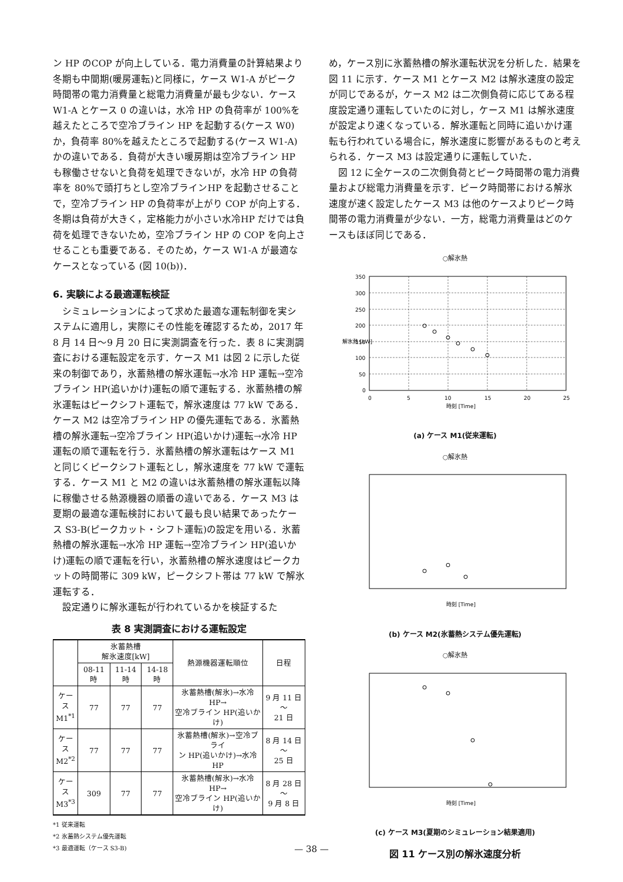ン HP のCOP が向上している．電力消費量の計算結果より冬期も中間期(暖房運転)と同様に，ケース W1-A がピーク時間帯の電力消費量と総電力消費量が最も少ない．ケース W1-A とケース 0 の違いは，水冷 HP の負荷率が 100%を越えたところで空冷ブライン HP を起動する(ケース W0)か，負荷率 80%を越えたところで起動する(ケース W1-A)かの違いである．負荷が大きい暖房期は空冷ブライン HP も稼働させないと負荷を処理できないが，水冷 HP の負荷率を 80%で頭打ちとし空冷ブラインHP を起動させることで，空冷ブライン HP の負荷率が上がり COP が向上する．冬期は負荷が大きく，定格能力が小さい水冷HP だけでは負荷を処理できないため，空冷ブライン HP の COP を向上させることも重要である．そのため，ケース W1-A が最適なケースとなっている (図 10(b))．
6. 実験による最適運転検証
シミュレーションによって求めた最適な運転制御を実システムに適用し，実際にその性能を確認するため，2017 年 8 月 14 日～9 月 20 日に実測調査を行った．表 8 に実測調査における運転設定を示す．ケース M1 は図 2 に示した従来の制御であり，氷蓄熱槽の解氷運転→水冷 HP 運転→空冷ブライン HP(追いかけ)運転の順で運転する．氷蓄熱槽の解氷運転はピークシフト運転で，解氷速度は 77 kW である．ケース M2 は空冷ブライン HP の優先運転である．氷蓄熱槽の解氷運転→空冷ブライン HP(追いかけ)運転→水冷 HP 運転の順で運転を行う．氷蓄熱槽の解氷運転はケース M1 と同じくピークシフト運転とし，解氷速度を 77 kW で運転する．ケース M1 と M2 の違いは氷蓄熱槽の解氷運転以降に稼働させる熱源機器の順番の違いである．ケース M3 は夏期の最適な運転検討において最も良い結果であったケース S3-B(ピークカット・シフト運転)の設定を用いる．氷蓄熱槽の解氷運転→水冷 HP 運転→空冷ブライン HP(追いかけ)運転の順で運転を行い，氷蓄熱槽の解氷速度はピークカットの時間帯に 309 kW，ピークシフト帯は 77 kW で解氷運転する．
設定通りに解氷運転が行われているかを検証するた
表 8 実測調査における運転設定
| | 氷蓄熱槽 解氷速度[kW] | | | 熱源機器運転順位 | 日程 |
| --- | --- | --- | --- | --- | --- |
| | 08-11 時 | 11-14 時 | 14-18 時 | | |
| ケース M1<sup>*1</sup> | 77 | 77 | 77 | 氷蓄熱槽(解氷)→水冷 HP→ 空冷ブライン HP(追いかけ) | 9 月 11 日～ 21 日 |
| ケース M2<sup>*2</sup> | 77 | 77 | 77 | 氷蓄熱槽(解氷)→空冷ブライ ン HP(追いかけ)→水冷 HP | 8 月 14 日～ 25 日 |
| ケース M3<sup>*3</sup> | 309 | 77 | 77 | 氷蓄熱槽(解氷)→水冷 HP→ 空冷ブライン HP(追いかけ) | 8 月 28 日～ 9 月 8 日 |
*1 従来運転
*2 氷蓄熱システム優先運転
*3 最適運転（ケース S3-B)
め，ケース別に氷蓄熱槽の解氷運転状況を分析した．結果を図 11 に示す．ケース M1 とケース M2 は解氷速度の設定が同じであるが，ケース M2 は二次側負荷に応じてある程度設定通り運転していたのに対し，ケース M1 は解氷速度が設定より速くなっている．解氷運転と同時に追いかけ運転も行われている場合に，解氷速度に影響があるものと考えられる．ケース M3 は設定通りに運転していた．
図 12 に全ケースの二次側負荷とピーク時間帯の電力消費量および総電力消費量を示す．ピーク時間帯における解氷速度が速く設定したケース M3 は他のケースよりピーク時間帯の電力消費量が少ない．一方，総電力消費量はどのケースもほぼ同じである．
○解氷熱
350
300
250
200
150
100
50
0
0
5
10
15
20
25
時刻 [Time]
解氷熱 [kW]
(a) ケース M1(従来運転)
○解氷熱
時刻 [Time]
(b) ケース M2(氷蓄熱システム優先運転)
○解氷熱
時刻 [Time]
(c) ケース M3(夏期のシミュレーション結果適用)
図 11 ケース別の解氷速度分析
— 38 —